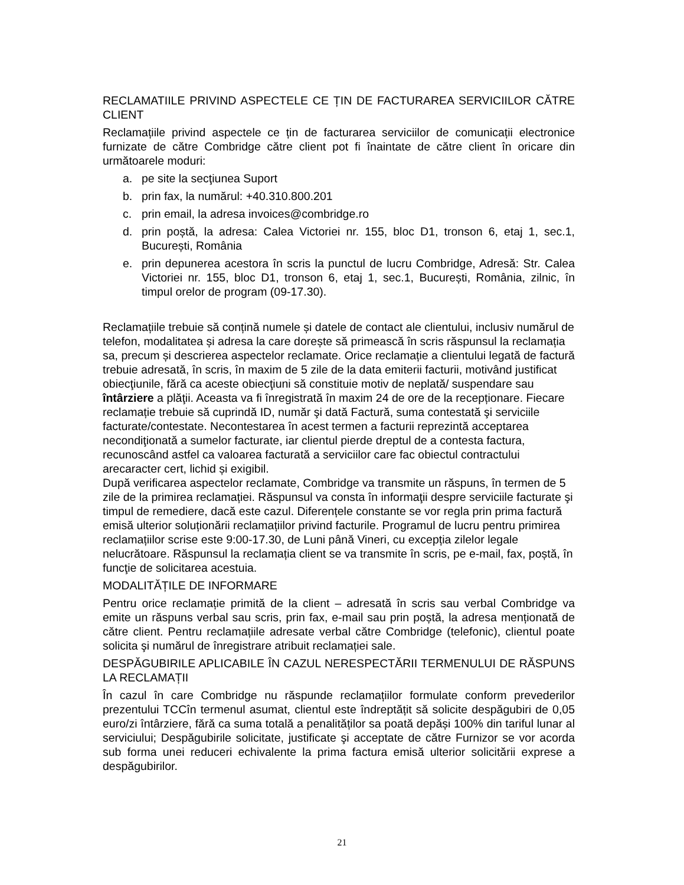RECLAMATIILE PRIVIND ASPECTELE CE ȚIN DE FACTURAREA SERVICIILOR CĂTRE CLIENT
Reclamațiile privind aspectele ce țin de facturarea serviciilor de comunicații electronice furnizate de către Combridge către client pot fi înaintate de către client în oricare din următoarele moduri:
a. pe site la secţiunea Suport
b. prin fax, la numărul: +40.310.800.201
c. prin email, la adresa invoices@combridge.ro
d. prin poștă, la adresa: Calea Victoriei nr. 155, bloc D1, tronson 6, etaj 1, sec.1, București, România
e. prin depunerea acestora în scris la punctul de lucru Combridge, Adresă: Str. Calea Victoriei nr. 155, bloc D1, tronson 6, etaj 1, sec.1, București, România, zilnic, în timpul orelor de program (09-17.30).
Reclamațiile trebuie să conțină numele și datele de contact ale clientului, inclusiv numărul de telefon, modalitatea și adresa la care dorește să primească în scris răspunsul la reclamația sa, precum și descrierea aspectelor reclamate. Orice reclamație a clientului legată de factură trebuie adresată, în scris, în maxim de 5 zile de la data emiterii facturii, motivând justificat obiecţiunile, fără ca aceste obiecţiuni să constituie motiv de neplată/ suspendare sau întârziere a plăţii. Aceasta va fi înregistrată în maxim 24 de ore de la recepționare. Fiecare reclamație trebuie să cuprindă ID, număr şi dată Factură, suma contestată şi serviciile facturate/contestate. Necontestarea în acest termen a facturii reprezintă acceptarea necondiţionată a sumelor facturate, iar clientul pierde dreptul de a contesta factura, recunoscând astfel ca valoarea facturată a serviciilor care fac obiectul contractului arecaracter cert, lichid și exigibil.
După verificarea aspectelor reclamate, Combridge va transmite un răspuns, în termen de 5 zile de la primirea reclamației. Răspunsul va consta în informaţii despre serviciile facturate şi timpul de remediere, dacă este cazul. Diferențele constante se vor regla prin prima factură emisă ulterior soluționării reclamațiilor privind facturile. Programul de lucru pentru primirea reclamațiilor scrise este 9:00-17.30, de Luni până Vineri, cu excepția zilelor legale nelucrătoare. Răspunsul la reclamația client se va transmite în scris, pe e-mail, fax, poștă, în funcţie de solicitarea acestuia.
MODALITĂȚILE DE INFORMARE
Pentru orice reclamație primită de la client – adresată în scris sau verbal Combridge va emite un răspuns verbal sau scris, prin fax, e-mail sau prin poștă, la adresa menționată de către client. Pentru reclamațiile adresate verbal către Combridge (telefonic), clientul poate solicita şi numărul de înregistrare atribuit reclamației sale.
DESPĂGUBIRILE APLICABILE ÎN CAZUL NERESPECTĂRII TERMENULUI DE RĂSPUNS LA RECLAMAȚII
În cazul în care Combridge nu răspunde reclamațiilor formulate conform prevederilor prezentului TCCîn termenul asumat, clientul este îndreptățit să solicite despăgubiri de 0,05 euro/zi întârziere, fără ca suma totală a penalităților sa poată depăși 100% din tariful lunar al serviciului; Despăgubirile solicitate, justificate şi acceptate de către Furnizor se vor acorda sub forma unei reduceri echivalente la prima factura emisă ulterior solicitării exprese a despăgubirilor.
21